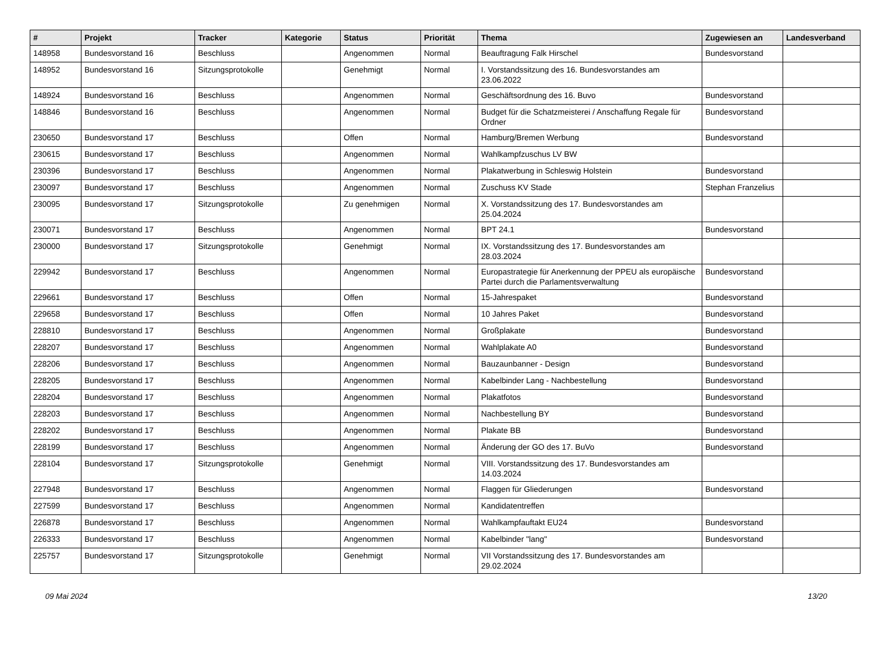| # | Projekt | Tracker | Kategorie | Status | Priorität | Thema | Zugewiesen an | Landesverband |
| --- | --- | --- | --- | --- | --- | --- | --- | --- |
| 148958 | Bundesvorstand 16 | Beschluss | | Angenommen | Normal | Beauftragung Falk Hirschel | Bundesvorstand | |
| 148952 | Bundesvorstand 16 | Sitzungsprotokolle | | Genehmigt | Normal | I. Vorstandssitzung des 16. Bundesvorstandes am 23.06.2022 | | |
| 148924 | Bundesvorstand 16 | Beschluss | | Angenommen | Normal | Geschäftsordnung des 16. Buvo | Bundesvorstand | |
| 148846 | Bundesvorstand 16 | Beschluss | | Angenommen | Normal | Budget für die Schatzmeisterei / Anschaffung Regale für Ordner | Bundesvorstand | |
| 230650 | Bundesvorstand 17 | Beschluss | | Offen | Normal | Hamburg/Bremen Werbung | Bundesvorstand | |
| 230615 | Bundesvorstand 17 | Beschluss | | Angenommen | Normal | Wahlkampfzuschus LV BW | | |
| 230396 | Bundesvorstand 17 | Beschluss | | Angenommen | Normal | Plakatwerbung in Schleswig Holstein | Bundesvorstand | |
| 230097 | Bundesvorstand 17 | Beschluss | | Angenommen | Normal | Zuschuss KV Stade | Stephan Franzelius | |
| 230095 | Bundesvorstand 17 | Sitzungsprotokolle | | Zu genehmigen | Normal | X. Vorstandssitzung des 17. Bundesvorstandes am 25.04.2024 | | |
| 230071 | Bundesvorstand 17 | Beschluss | | Angenommen | Normal | BPT 24.1 | Bundesvorstand | |
| 230000 | Bundesvorstand 17 | Sitzungsprotokolle | | Genehmigt | Normal | IX. Vorstandssitzung des 17. Bundesvorstandes am 28.03.2024 | | |
| 229942 | Bundesvorstand 17 | Beschluss | | Angenommen | Normal | Europastrategie für Anerkennung der PPEU als europäische Partei durch die Parlamentsverwaltung | Bundesvorstand | |
| 229661 | Bundesvorstand 17 | Beschluss | | Offen | Normal | 15-Jahrespaket | Bundesvorstand | |
| 229658 | Bundesvorstand 17 | Beschluss | | Offen | Normal | 10 Jahres Paket | Bundesvorstand | |
| 228810 | Bundesvorstand 17 | Beschluss | | Angenommen | Normal | Großplakate | Bundesvorstand | |
| 228207 | Bundesvorstand 17 | Beschluss | | Angenommen | Normal | Wahlplakate A0 | Bundesvorstand | |
| 228206 | Bundesvorstand 17 | Beschluss | | Angenommen | Normal | Bauzaunbanner - Design | Bundesvorstand | |
| 228205 | Bundesvorstand 17 | Beschluss | | Angenommen | Normal | Kabelbinder Lang - Nachbestellung | Bundesvorstand | |
| 228204 | Bundesvorstand 17 | Beschluss | | Angenommen | Normal | Plakatfotos | Bundesvorstand | |
| 228203 | Bundesvorstand 17 | Beschluss | | Angenommen | Normal | Nachbestellung BY | Bundesvorstand | |
| 228202 | Bundesvorstand 17 | Beschluss | | Angenommen | Normal | Plakate BB | Bundesvorstand | |
| 228199 | Bundesvorstand 17 | Beschluss | | Angenommen | Normal | Änderung der GO des 17. BuVo | Bundesvorstand | |
| 228104 | Bundesvorstand 17 | Sitzungsprotokolle | | Genehmigt | Normal | VIII. Vorstandssitzung des 17. Bundesvorstandes am 14.03.2024 | | |
| 227948 | Bundesvorstand 17 | Beschluss | | Angenommen | Normal | Flaggen für Gliederungen | Bundesvorstand | |
| 227599 | Bundesvorstand 17 | Beschluss | | Angenommen | Normal | Kandidatentreffen | | |
| 226878 | Bundesvorstand 17 | Beschluss | | Angenommen | Normal | Wahlkampfauftakt EU24 | Bundesvorstand | |
| 226333 | Bundesvorstand 17 | Beschluss | | Angenommen | Normal | Kabelbinder "lang" | Bundesvorstand | |
| 225757 | Bundesvorstand 17 | Sitzungsprotokolle | | Genehmigt | Normal | VII Vorstandssitzung des 17. Bundesvorstandes am 29.02.2024 | | |
09 Mai 2024 13/20